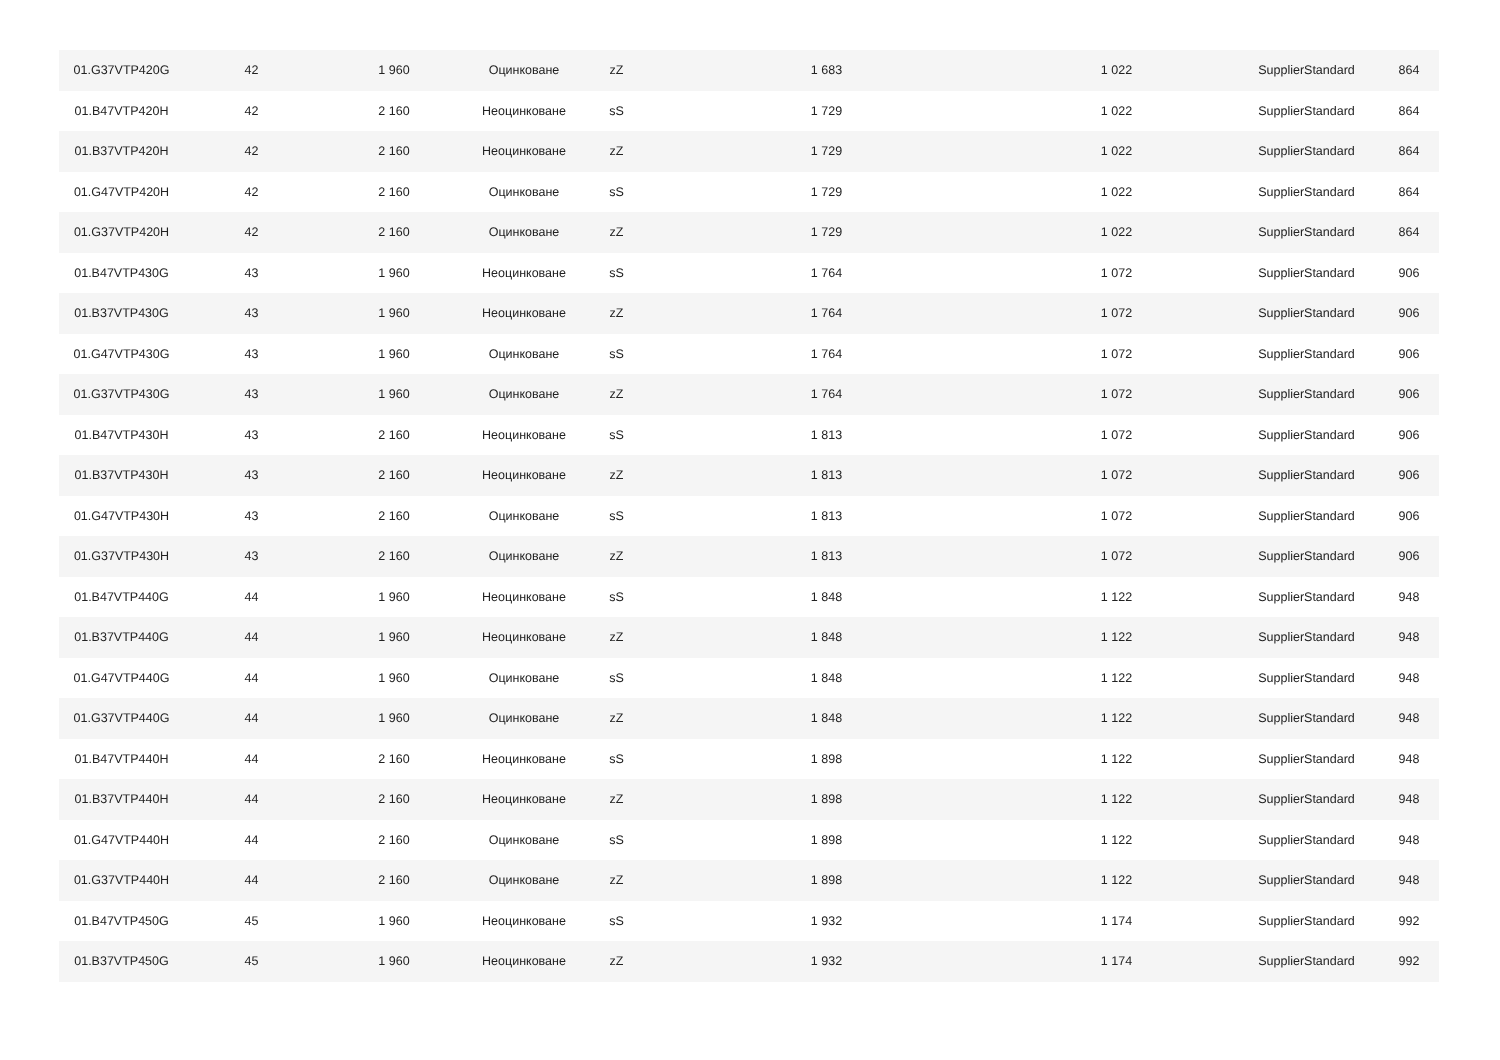| 01.G37VTP420G | 42 | 1 960 | Оцинковане | zZ | 1 683 | 1 022 | SupplierStandard | 864 |
| 01.B47VTP420H | 42 | 2 160 | Неоцинковане | sS | 1 729 | 1 022 | SupplierStandard | 864 |
| 01.B37VTP420H | 42 | 2 160 | Неоцинковане | zZ | 1 729 | 1 022 | SupplierStandard | 864 |
| 01.G47VTP420H | 42 | 2 160 | Оцинковане | sS | 1 729 | 1 022 | SupplierStandard | 864 |
| 01.G37VTP420H | 42 | 2 160 | Оцинковане | zZ | 1 729 | 1 022 | SupplierStandard | 864 |
| 01.B47VTP430G | 43 | 1 960 | Неоцинковане | sS | 1 764 | 1 072 | SupplierStandard | 906 |
| 01.B37VTP430G | 43 | 1 960 | Неоцинковане | zZ | 1 764 | 1 072 | SupplierStandard | 906 |
| 01.G47VTP430G | 43 | 1 960 | Оцинковане | sS | 1 764 | 1 072 | SupplierStandard | 906 |
| 01.G37VTP430G | 43 | 1 960 | Оцинковане | zZ | 1 764 | 1 072 | SupplierStandard | 906 |
| 01.B47VTP430H | 43 | 2 160 | Неоцинковане | sS | 1 813 | 1 072 | SupplierStandard | 906 |
| 01.B37VTP430H | 43 | 2 160 | Неоцинковане | zZ | 1 813 | 1 072 | SupplierStandard | 906 |
| 01.G47VTP430H | 43 | 2 160 | Оцинковане | sS | 1 813 | 1 072 | SupplierStandard | 906 |
| 01.G37VTP430H | 43 | 2 160 | Оцинковане | zZ | 1 813 | 1 072 | SupplierStandard | 906 |
| 01.B47VTP440G | 44 | 1 960 | Неоцинковане | sS | 1 848 | 1 122 | SupplierStandard | 948 |
| 01.B37VTP440G | 44 | 1 960 | Неоцинковане | zZ | 1 848 | 1 122 | SupplierStandard | 948 |
| 01.G47VTP440G | 44 | 1 960 | Оцинковане | sS | 1 848 | 1 122 | SupplierStandard | 948 |
| 01.G37VTP440G | 44 | 1 960 | Оцинковане | zZ | 1 848 | 1 122 | SupplierStandard | 948 |
| 01.B47VTP440H | 44 | 2 160 | Неоцинковане | sS | 1 898 | 1 122 | SupplierStandard | 948 |
| 01.B37VTP440H | 44 | 2 160 | Неоцинковане | zZ | 1 898 | 1 122 | SupplierStandard | 948 |
| 01.G47VTP440H | 44 | 2 160 | Оцинковане | sS | 1 898 | 1 122 | SupplierStandard | 948 |
| 01.G37VTP440H | 44 | 2 160 | Оцинковане | zZ | 1 898 | 1 122 | SupplierStandard | 948 |
| 01.B47VTP450G | 45 | 1 960 | Неоцинковане | sS | 1 932 | 1 174 | SupplierStandard | 992 |
| 01.B37VTP450G | 45 | 1 960 | Неоцинковане | zZ | 1 932 | 1 174 | SupplierStandard | 992 |